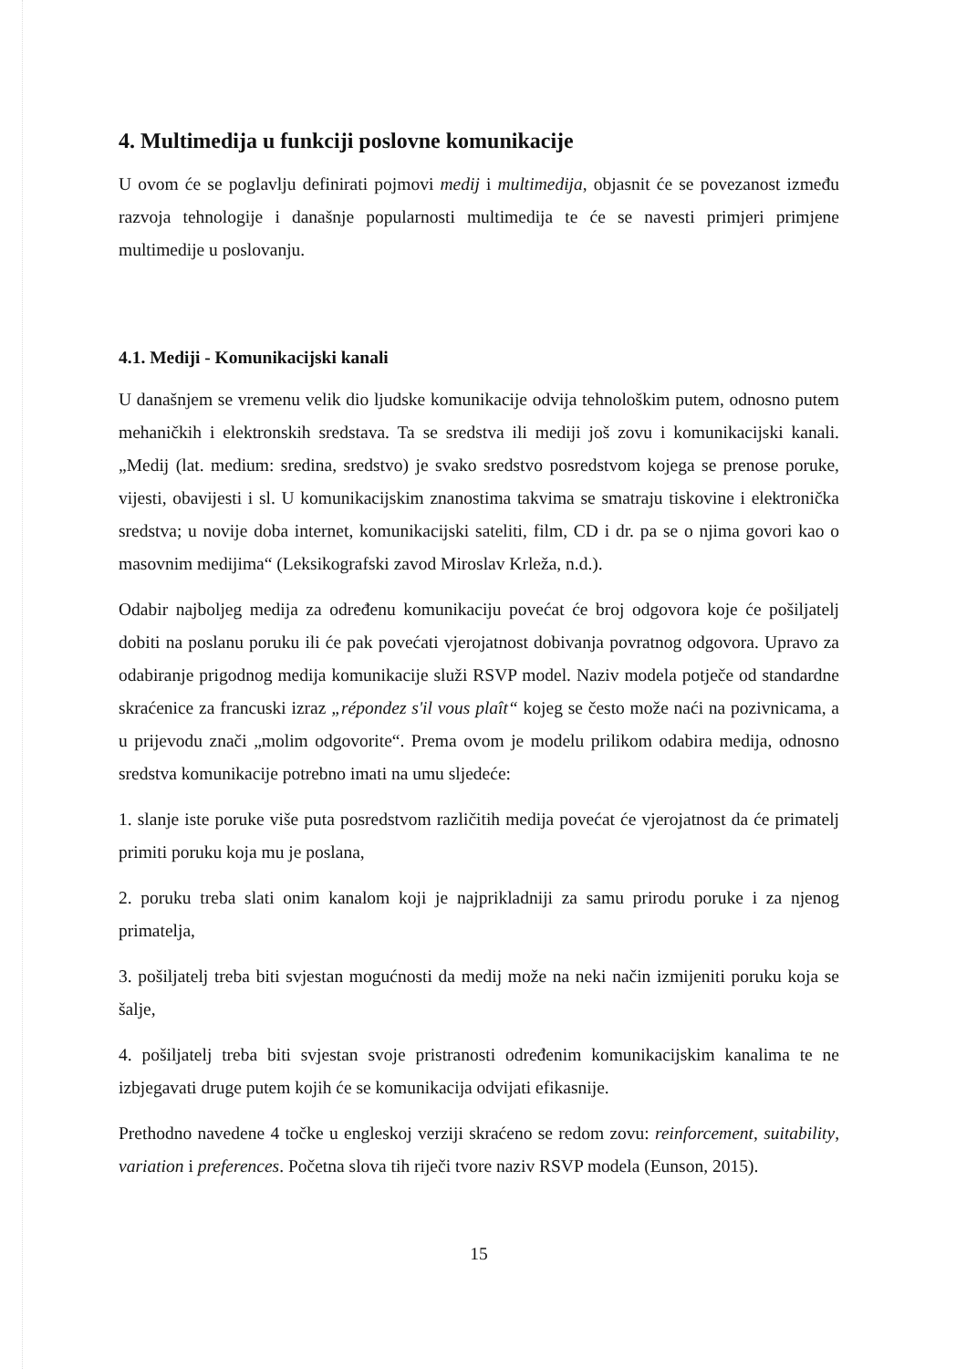4. Multimedija u funkciji poslovne komunikacije
U ovom će se poglavlju definirati pojmovi medij i multimedija, objasnit će se povezanost između razvoja tehnologije i današnje popularnosti multimedija te će se navesti primjeri primjene multimedije u poslovanju.
4.1. Mediji - Komunikacijski kanali
U današnjem se vremenu velik dio ljudske komunikacije odvija tehnološkim putem, odnosno putem mehaničkih i elektronskih sredstava. Ta se sredstva ili mediji još zovu i komunikacijski kanali. „Medij (lat. medium: sredina, sredstvo) je svako sredstvo posredstvom kojega se prenose poruke, vijesti, obavijesti i sl. U komunikacijskim znanostima takvima se smatraju tiskovine i elektronička sredstva; u novije doba internet, komunikacijski sateliti, film, CD i dr. pa se o njima govori kao o masovnim medijima“ (Leksikografski zavod Miroslav Krleža, n.d.).
Odabir najboljeg medija za određenu komunikaciju povećat će broj odgovora koje će pošiljatelj dobiti na poslanu poruku ili će pak povećati vjerojatnost dobivanja povratnog odgovora. Upravo za odabiranje prigodnog medija komunikacije služi RSVP model. Naziv modela potječe od standardne skraćenice za francuski izraz „répondez s'il vous plaît“ kojeg se često može naći na pozivnicama, a u prijevodu znači „molim odgovorite“. Prema ovom je modelu prilikom odabira medija, odnosno sredstva komunikacije potrebno imati na umu sljedeće:
1. slanje iste poruke više puta posredstvom različitih medija povećat će vjerojatnost da će primatelj primiti poruku koja mu je poslana,
2. poruku treba slati onim kanalom koji je najprikladniji za samu prirodu poruke i za njenog primatelja,
3. pošiljatelj treba biti svjestan mogućnosti da medij može na neki način izmijeniti poruku koja se šalje,
4. pošiljatelj treba biti svjestan svoje pristranosti određenim komunikacijskim kanalima te ne izbjegavati druge putem kojih će se komunikacija odvijati efikasnije.
Prethodno navedene 4 točke u engleskoj verziji skraćeno se redom zovu: reinforcement, suitability, variation i preferences. Početna slova tih riječi tvore naziv RSVP modela (Eunson, 2015).
15